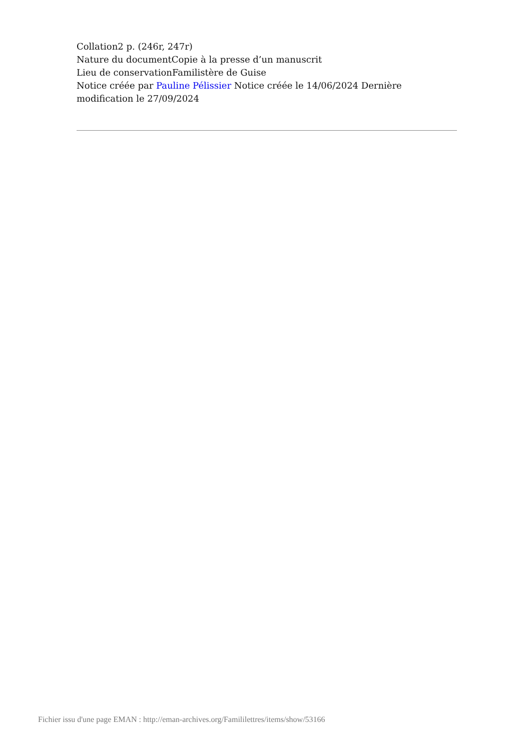Collation2 p. (246r, 247r)
Nature du documentCopie à la presse d’un manuscrit
Lieu de conservationFamilistère de Guise
Notice créée par Pauline Pélissier Notice créée le 14/06/2024 Dernière modification le 27/09/2024
Fichier issu d'une page EMAN : http://eman-archives.org/Famililettres/items/show/53166